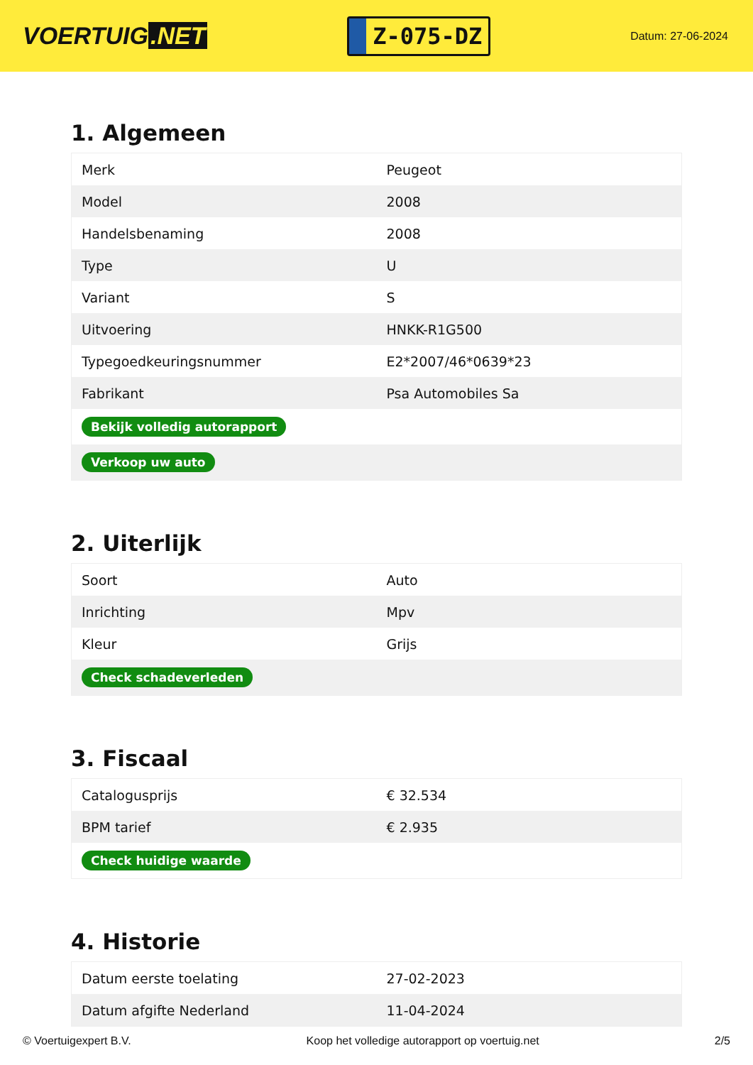VOERTUIG.NET
Z-075-DZ
Datum: 27-06-2024
1. Algemeen
| Merk | Peugeot |
| Model | 2008 |
| Handelsbenaming | 2008 |
| Type | U |
| Variant | S |
| Uitvoering | HNKK-R1G500 |
| Typegoedkeuringsnummer | E2*2007/46*0639*23 |
| Fabrikant | Psa Automobiles Sa |
| Bekijk volledig autorapport | |
| Verkoop uw auto | |
2. Uiterlijk
| Soort | Auto |
| Inrichting | Mpv |
| Kleur | Grijs |
| Check schadeverleden | |
3. Fiscaal
| Catalogusprijs | € 32.534 |
| BPM tarief | € 2.935 |
| Check huidige waarde | |
4. Historie
| Datum eerste toelating | 27-02-2023 |
| Datum afgifte Nederland | 11-04-2024 |
© Voertuigexpert B.V. Koop het volledige autorapport op voertuig.net 2/5